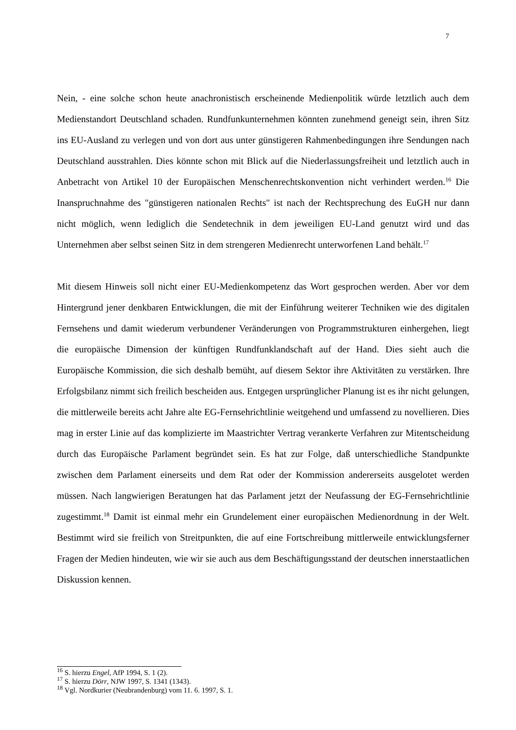7
Nein, - eine solche schon heute anachronistisch erscheinende Medienpolitik würde letztlich auch dem Medienstandort Deutschland schaden. Rundfunkunternehmen könnten zunehmend geneigt sein, ihren Sitz ins EU-Ausland zu verlegen und von dort aus unter günstigeren Rahmenbedingungen ihre Sendungen nach Deutschland ausstrahlen. Dies könnte schon mit Blick auf die Niederlassungsfreiheit und letztlich auch in Anbetracht von Artikel 10 der Europäischen Menschenrechtskonvention nicht verhindert werden.<sup>16</sup> Die Inanspruchnahme des "günstigeren nationalen Rechts" ist nach der Rechtsprechung des EuGH nur dann nicht möglich, wenn lediglich die Sendetechnik in dem jeweiligen EU-Land genutzt wird und das Unternehmen aber selbst seinen Sitz in dem strengeren Medienrecht unterworfenen Land behält.<sup>17</sup>
Mit diesem Hinweis soll nicht einer EU-Medienkompetenz das Wort gesprochen werden. Aber vor dem Hintergrund jener denkbaren Entwicklungen, die mit der Einführung weiterer Techniken wie des digitalen Fernsehens und damit wiederum verbundener Veränderungen von Programmstrukturen einhergehen, liegt die europäische Dimension der künftigen Rundfunklandschaft auf der Hand. Dies sieht auch die Europäische Kommission, die sich deshalb bemüht, auf diesem Sektor ihre Aktivitäten zu verstärken. Ihre Erfolgsbilanz nimmt sich freilich bescheiden aus. Entgegen ursprünglicher Planung ist es ihr nicht gelungen, die mittlerweile bereits acht Jahre alte EG-Fernsehrichtlinie weitgehend und umfassend zu novellieren. Dies mag in erster Linie auf das komplizierte im Maastrichter Vertrag verankerte Verfahren zur Mitentscheidung durch das Europäische Parlament begründet sein. Es hat zur Folge, daß unterschiedliche Standpunkte zwischen dem Parlament einerseits und dem Rat oder der Kommission andererseits ausgelotet werden müssen. Nach langwierigen Beratungen hat das Parlament jetzt der Neufassung der EG-Fernsehrichtlinie zugestimmt.<sup>18</sup> Damit ist einmal mehr ein Grundelement einer europäischen Medienordnung in der Welt. Bestimmt wird sie freilich von Streitpunkten, die auf eine Fortschreibung mittlerweile entwicklungsferner Fragen der Medien hindeuten, wie wir sie auch aus dem Beschäftigungsstand der deutschen innerstaatlichen Diskussion kennen.
<sup>16</sup> S. hierzu Engel, AfP 1994, S. 1 (2).
<sup>17</sup> S. hierzu Dörr, NJW 1997, S. 1341 (1343).
<sup>18</sup> Vgl. Nordkurier (Neubrandenburg) vom 11. 6. 1997, S. 1.